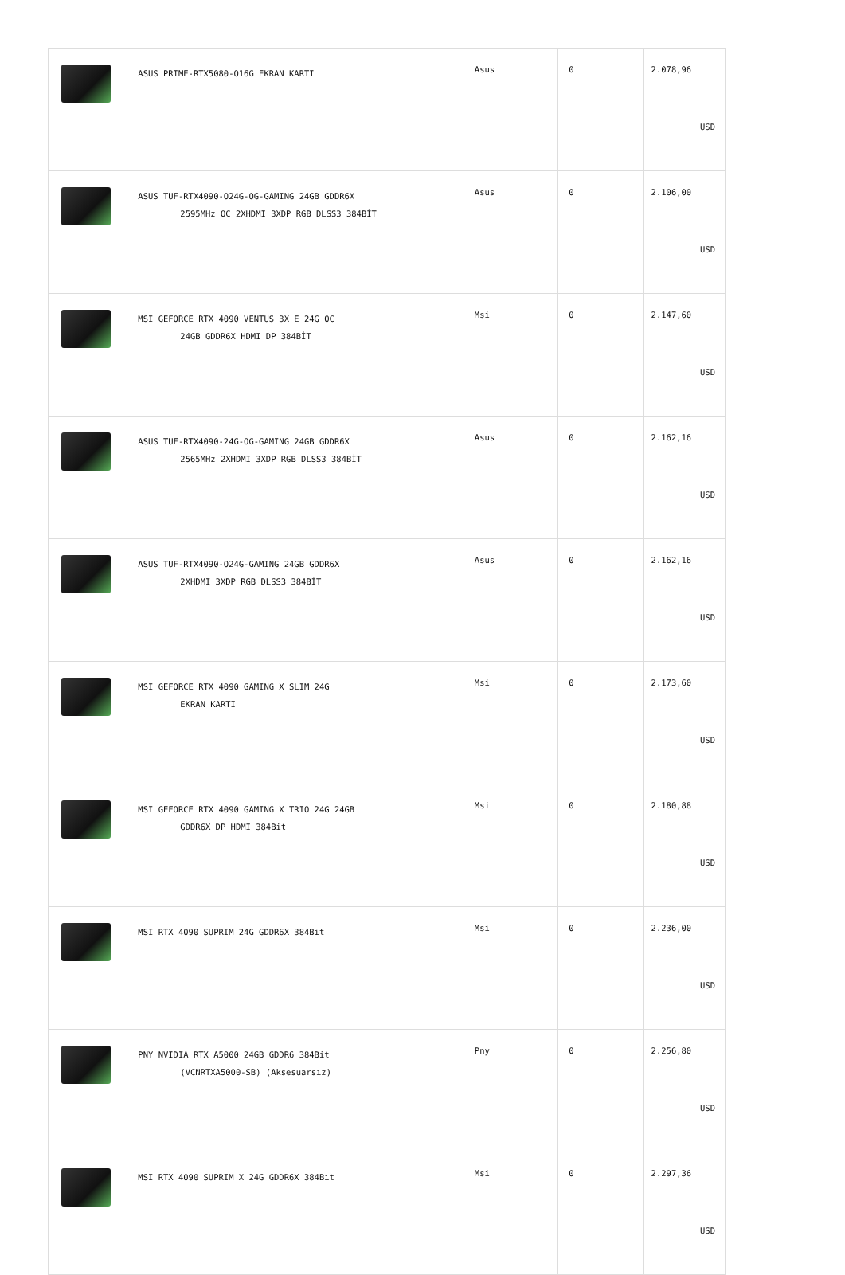| | ASUS PRIME-RTX5080-O16G EKRAN KARTI | Asus | 0 | 2.078,96 USD |
| | ASUS TUF-RTX4090-O24G-OG-GAMING 24GB GDDR6X 2595MHz OC 2XHDMI 3XDP RGB DLSS3 384BİT | Asus | 0 | 2.106,00 USD |
| | MSI GEFORCE RTX 4090 VENTUS 3X E 24G OC 24GB GDDR6X HDMI DP 384BİT | Msi | 0 | 2.147,60 USD |
| | ASUS TUF-RTX4090-24G-OG-GAMING 24GB GDDR6X 2565MHz 2XHDMI 3XDP RGB DLSS3 384BİT | Asus | 0 | 2.162,16 USD |
| | ASUS TUF-RTX4090-O24G-GAMING 24GB GDDR6X 2XHDMI 3XDP RGB DLSS3 384BİT | Asus | 0 | 2.162,16 USD |
| | MSI GEFORCE RTX 4090 GAMING X SLIM 24G EKRAN KARTI | Msi | 0 | 2.173,60 USD |
| | MSI GEFORCE RTX 4090 GAMING X TRIO 24G 24GB GDDR6X DP HDMI 384Bit | Msi | 0 | 2.180,88 USD |
| | MSI RTX 4090 SUPRIM 24G GDDR6X 384Bit | Msi | 0 | 2.236,00 USD |
| | PNY NVIDIA RTX A5000 24GB GDDR6 384Bit (VCNRTXA5000-SB) (Aksesuarsız) | Pny | 0 | 2.256,80 USD |
| | MSI RTX 4090 SUPRIM X 24G GDDR6X 384Bit | Msi | 0 | 2.297,36 USD |